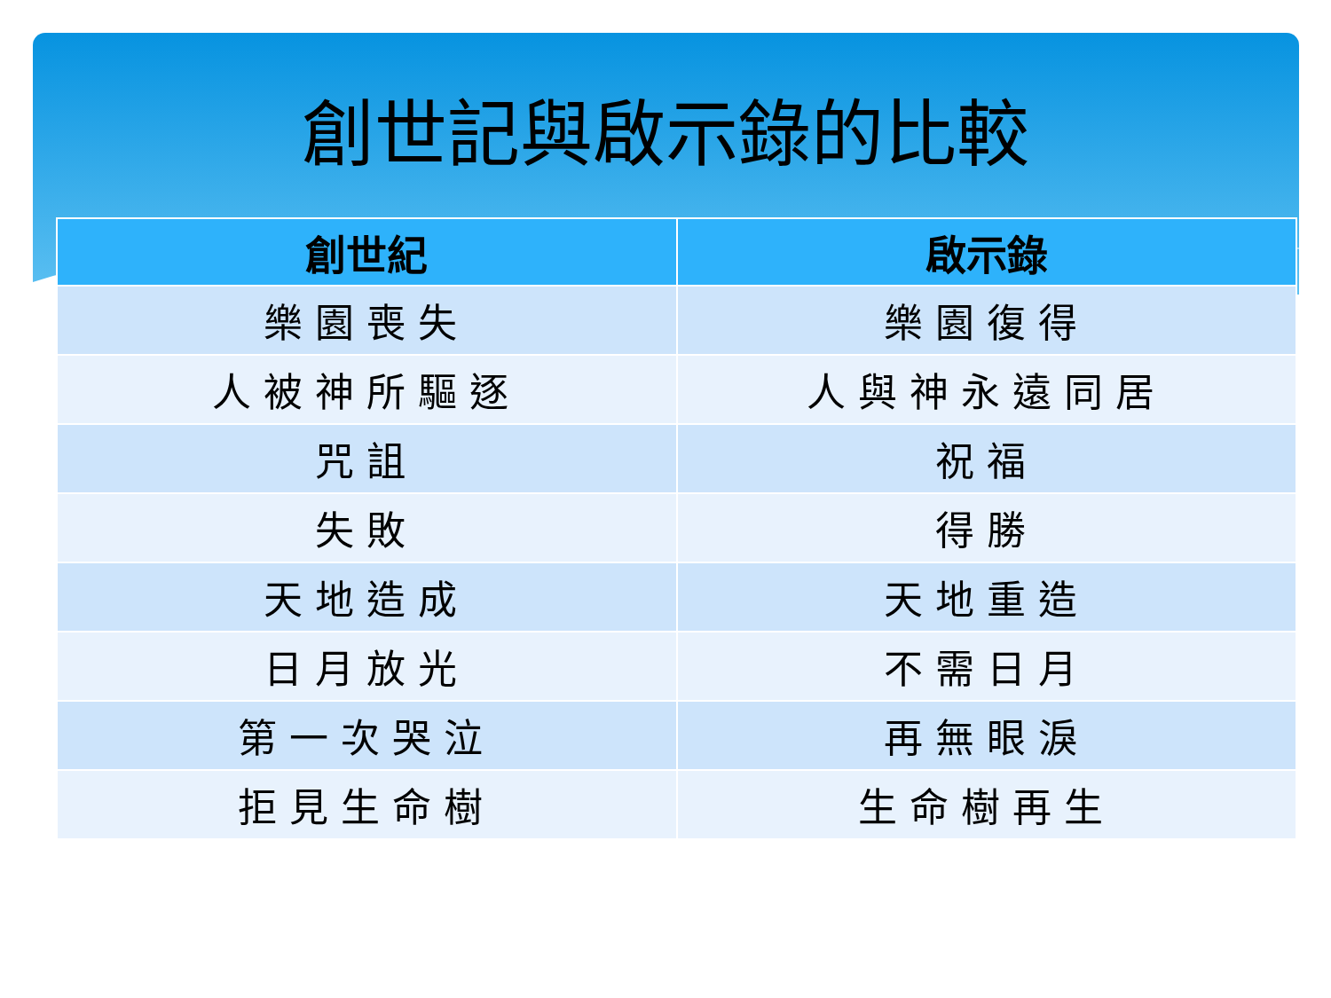創世記與啟示錄的比較
| 創世紀 | 啟示錄 |
| --- | --- |
| 樂園喪失 | 樂園復得 |
| 人被神所驅逐 | 人與神永遠同居 |
| 咒詛 | 祝福 |
| 失敗 | 得勝 |
| 天地造成 | 天地重造 |
| 日月放光 | 不需日月 |
| 第一次哭泣 | 再無眼淚 |
| 拒見生命樹 | 生命樹再生 |